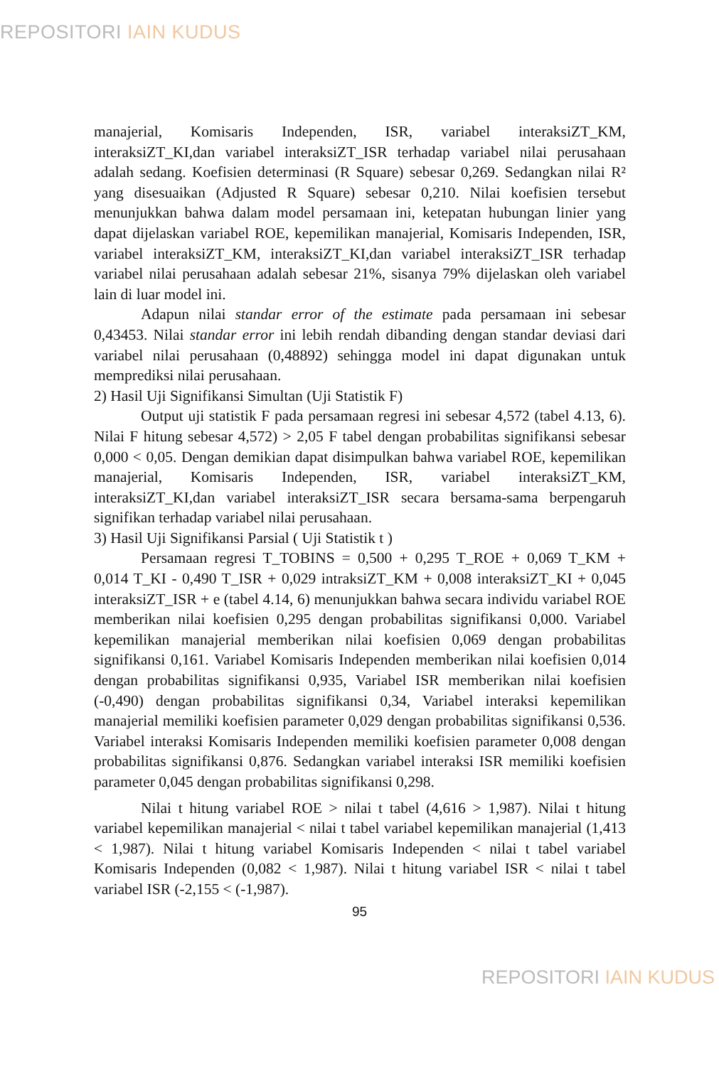REPOSITORI IAIN KUDUS
manajerial, Komisaris Independen, ISR, variabel interaksiZT_KM, interaksiZT_KI,dan variabel interaksiZT_ISR terhadap variabel nilai perusahaan adalah sedang. Koefisien determinasi (R Square) sebesar 0,269. Sedangkan nilai R² yang disesuaikan (Adjusted R Square) sebesar 0,210. Nilai koefisien tersebut menunjukkan bahwa dalam model persamaan ini, ketepatan hubungan linier yang dapat dijelaskan variabel ROE, kepemilikan manajerial, Komisaris Independen, ISR, variabel interaksiZT_KM, interaksiZT_KI,dan variabel interaksiZT_ISR terhadap variabel nilai perusahaan adalah sebesar 21%, sisanya 79% dijelaskan oleh variabel lain di luar model ini.
Adapun nilai standar error of the estimate pada persamaan ini sebesar 0,43453. Nilai standar error ini lebih rendah dibanding dengan standar deviasi dari variabel nilai perusahaan (0,48892) sehingga model ini dapat digunakan untuk memprediksi nilai perusahaan.
2) Hasil Uji Signifikansi Simultan (Uji Statistik F)
Output uji statistik F pada persamaan regresi ini sebesar 4,572 (tabel 4.13, 6). Nilai F hitung sebesar 4,572) > 2,05 F tabel dengan probabilitas signifikansi sebesar 0,000 < 0,05. Dengan demikian dapat disimpulkan bahwa variabel ROE, kepemilikan manajerial, Komisaris Independen, ISR, variabel interaksiZT_KM, interaksiZT_KI,dan variabel interaksiZT_ISR secara bersama-sama berpengaruh signifikan terhadap variabel nilai perusahaan.
3) Hasil Uji Signifikansi Parsial ( Uji Statistik t )
Persamaan regresi T_TOBINS = 0,500 + 0,295 T_ROE + 0,069 T_KM + 0,014 T_KI - 0,490 T_ISR + 0,029 intraksiZT_KM + 0,008 interaksiZT_KI + 0,045 interaksiZT_ISR + e (tabel 4.14, 6) menunjukkan bahwa secara individu variabel ROE memberikan nilai koefisien 0,295 dengan probabilitas signifikansi 0,000. Variabel kepemilikan manajerial memberikan nilai koefisien 0,069 dengan probabilitas signifikansi 0,161. Variabel Komisaris Independen memberikan nilai koefisien 0,014 dengan probabilitas signifikansi 0,935, Variabel ISR memberikan nilai koefisien (-0,490) dengan probabilitas signifikansi 0,34, Variabel interaksi kepemilikan manajerial memiliki koefisien parameter 0,029 dengan probabilitas signifikansi 0,536. Variabel interaksi Komisaris Independen memiliki koefisien parameter 0,008 dengan probabilitas signifikansi 0,876. Sedangkan variabel interaksi ISR memiliki koefisien parameter 0,045 dengan probabilitas signifikansi 0,298.
Nilai t hitung variabel ROE > nilai t tabel (4,616 > 1,987). Nilai t hitung variabel kepemilikan manajerial < nilai t tabel variabel kepemilikan manajerial (1,413 < 1,987). Nilai t hitung variabel Komisaris Independen < nilai t tabel variabel Komisaris Independen (0,082 < 1,987). Nilai t hitung variabel ISR < nilai t tabel variabel ISR (-2,155 < (-1,987).
95
REPOSITORI IAIN KUDUS